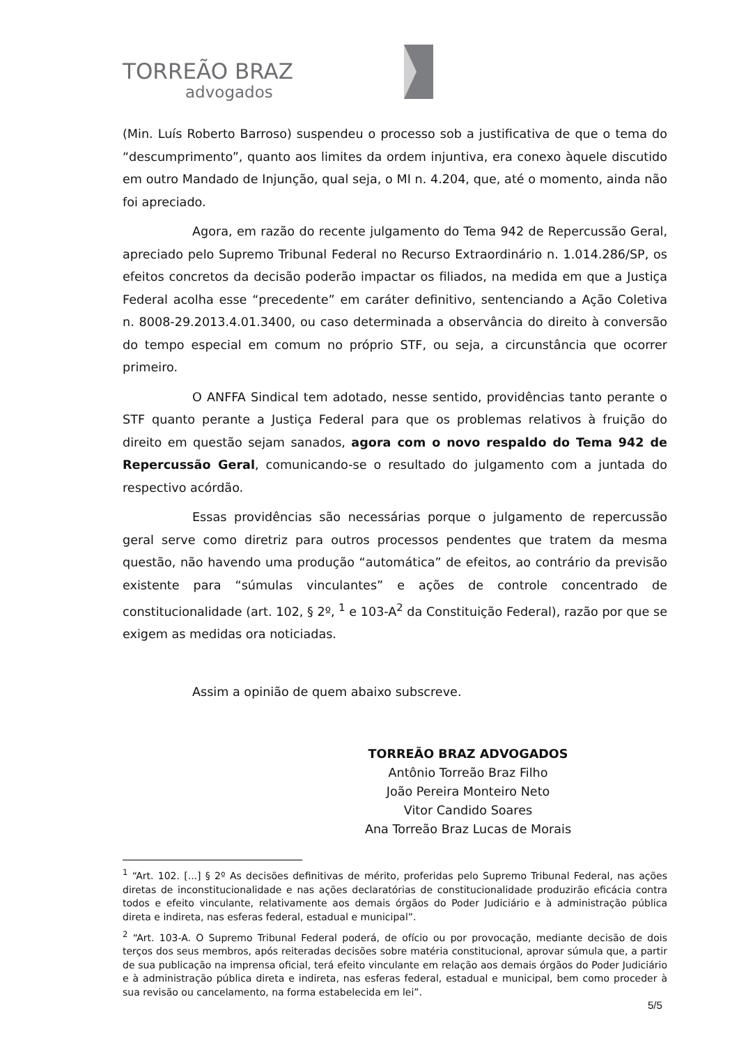TORREÃO BRAZ
advogados
(Min. Luís Roberto Barroso) suspendeu o processo sob a justificativa de que o tema do “descumprimento”, quanto aos limites da ordem injuntiva, era conexo àquele discutido em outro Mandado de Injunção, qual seja, o MI n. 4.204, que, até o momento, ainda não foi apreciado.
Agora, em razão do recente julgamento do Tema 942 de Repercussão Geral, apreciado pelo Supremo Tribunal Federal no Recurso Extraordinário n. 1.014.286/SP, os efeitos concretos da decisão poderão impactar os filiados, na medida em que a Justiça Federal acolha esse “precedente” em caráter definitivo, sentenciando a Ação Coletiva n. 8008-29.2013.4.01.3400, ou caso determinada a observância do direito à conversão do tempo especial em comum no próprio STF, ou seja, a circunstância que ocorrer primeiro.
O ANFFA Sindical tem adotado, nesse sentido, providências tanto perante o STF quanto perante a Justiça Federal para que os problemas relativos à fruição do direito em questão sejam sanados, agora com o novo respaldo do Tema 942 de Repercussão Geral, comunicando-se o resultado do julgamento com a juntada do respectivo acórdão.
Essas providências são necessárias porque o julgamento de repercussão geral serve como diretriz para outros processos pendentes que tratem da mesma questão, não havendo uma produção “automática” de efeitos, ao contrário da previsão existente para “súmulas vinculantes” e ações de controle concentrado de constitucionalidade (art. 102, § 2º, <sup>1</sup> e 103-A<sup>2</sup> da Constituição Federal), razão por que se exigem as medidas ora noticiadas.
Assim a opinião de quem abaixo subscreve.
TORREÃO BRAZ ADVOGADOS
Antônio Torreão Braz Filho
João Pereira Monteiro Neto
Vitor Candido Soares
Ana Torreão Braz Lucas de Morais
<sup>1</sup> “Art. 102. [...] § 2º As decisões definitivas de mérito, proferidas pelo Supremo Tribunal Federal, nas ações diretas de inconstitucionalidade e nas ações declaratórias de constitucionalidade produzirão eficácia contra todos e efeito vinculante, relativamente aos demais órgãos do Poder Judiciário e à administração pública direta e indireta, nas esferas federal, estadual e municipal”.
<sup>2</sup> “Art. 103-A. O Supremo Tribunal Federal poderá, de ofício ou por provocação, mediante decisão de dois terços dos seus membros, após reiteradas decisões sobre matéria constitucional, aprovar súmula que, a partir de sua publicação na imprensa oficial, terá efeito vinculante em relação aos demais órgãos do Poder Judiciário e à administração pública direta e indireta, nas esferas federal, estadual e municipal, bem como proceder à sua revisão ou cancelamento, na forma estabelecida em lei”.
5/5